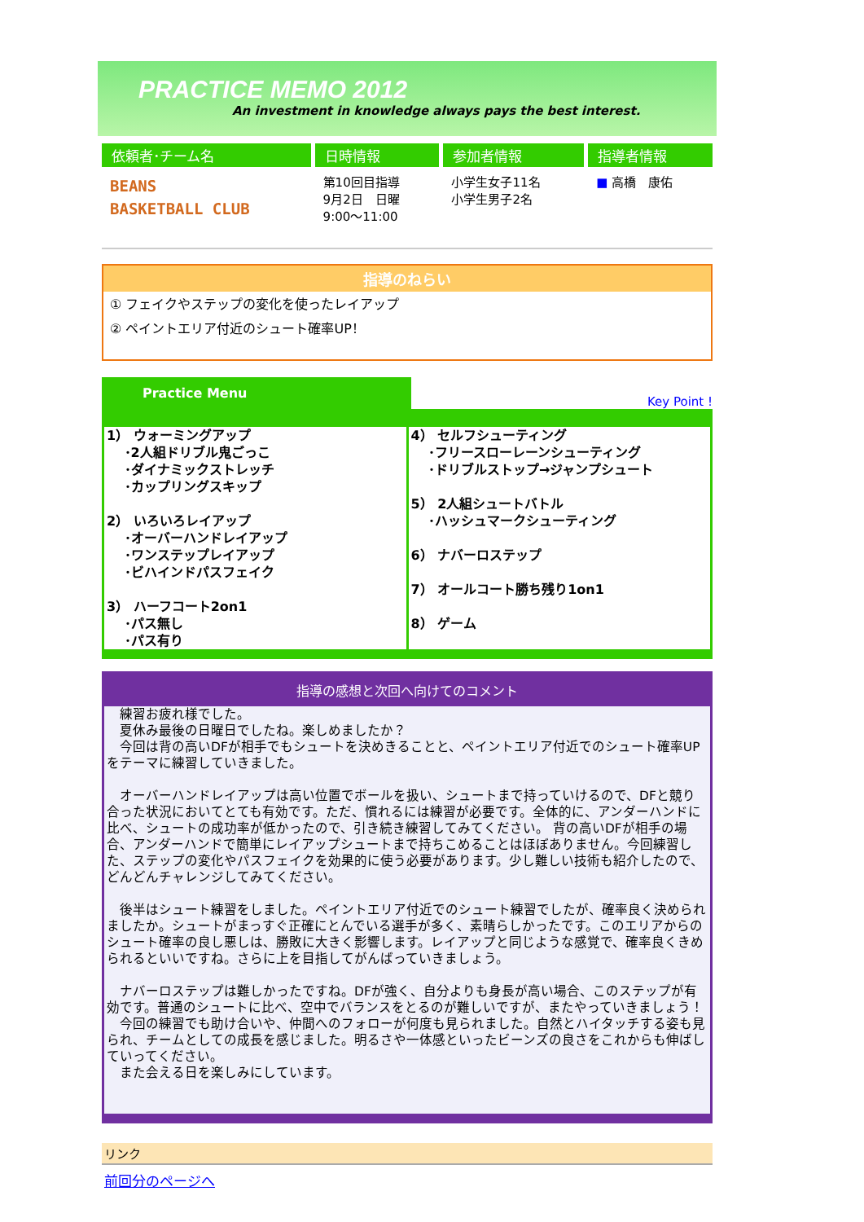PRACTICE MEMO 2012
An investment in knowledge always pays the best interest.
| 依頼者･チーム名 | 日時情報 | 参加者情報 | 指導者情報 |
| --- | --- | --- | --- |
| BEANS BASKETBALL CLUB | 第10回目指導 9月2日 日曜 9:00～11:00 | 小学生女子11名 小学生男子2名 | ■ 高橋 康佑 |
指導のねらい
① フェイクやステップの変化を使ったレイアップ
② ペイントエリア付近のシュート確率UP！
Practice Menu Key Point !
| 1） ウォーミングアップ ･2人組ドリブル鬼ごっこ ･ダイナミックストレッチ ･カップリングスキップ 2） いろいろレイアップ ･オーバーハンドレイアップ ･ワンステップレイアップ ･ビハインドパスフェイク 3） ハーフコート2on1 ･パス無し ･パス有り | 4） セルフシューティング ･フリースローレーンシューティング ･ドリブルストップ→ジャンプシュート 5） 2人組シュートバトル ･ハッシュマークシューティング 6） ナバーロステップ 7） オールコート勝ち残り1on1 8） ゲーム |
指導の感想と次回へ向けてのコメント
　練習お疲れ様でした。
　夏休み最後の日曜日でしたね。楽しめましたか？
　今回は背の高いDFが相手でもシュートを決めきることと、ペイントエリア付近でのシュート確率UPをテーマに練習していきました。
　オーバーハンドレイアップは高い位置でボールを扱い、シュートまで持っていけるので、DFと競り合った状況においてとても有効です。ただ、慣れるには練習が必要です。全体的に、アンダーハンドに比べ、シュートの成功率が低かったので、引き続き練習してみてください。 背の高いDFが相手の場合、アンダーハンドで簡単にレイアップシュートまで持ちこめることはほぼありません。今回練習した、ステップの変化やパスフェイクを効果的に使う必要があります。少し難しい技術も紹介したので、どんどんチャレンジしてみてください。
　後半はシュート練習をしました。ペイントエリア付近でのシュート練習でしたが、確率良く決められましたか。シュートがまっすぐ正確にとんでいる選手が多く、素晴らしかったです。このエリアからのシュート確率の良し悪しは、勝敗に大きく影響します。レイアップと同じような感覚で、確率良くきめられるといいですね。さらに上を目指してがんばっていきましょう。
　ナバーロステップは難しかったですね。DFが強く、自分よりも身長が高い場合、このステップが有効です。普通のシュートに比べ、空中でバランスをとるのが難しいですが、またやっていきましょう！
　今回の練習でも助け合いや、仲間へのフォローが何度も見られました。自然とハイタッチする姿も見られ、チームとしての成長を感じました。明るさや一体感といったビーンズの良さをこれからも伸ばしていってください。
　また会える日を楽しみにしています。
リンク
前回分のページへ